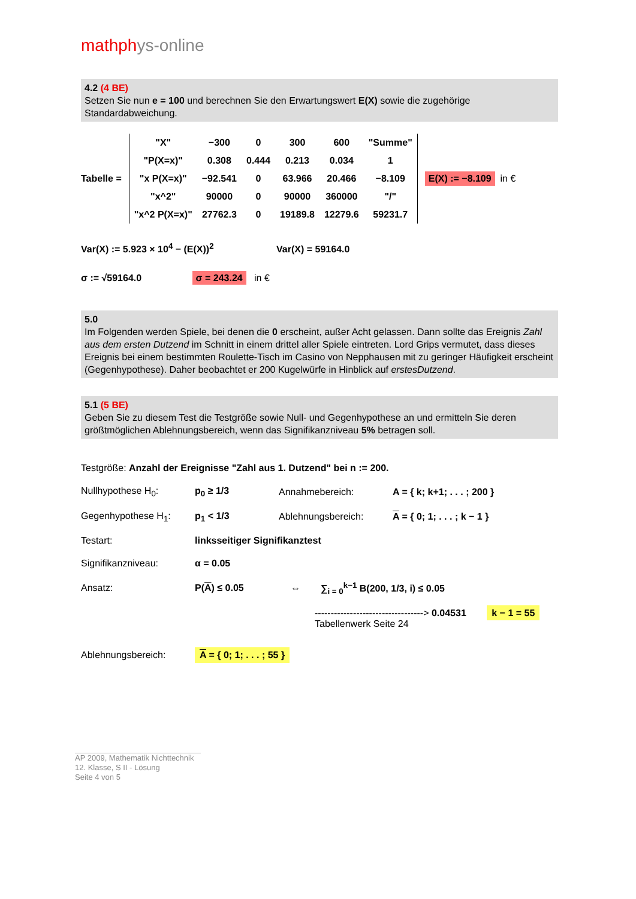mathphys-online
4.2 (4 BE)
Setzen Sie nun e = 100 und berechnen Sie den Erwartungswert E(X) sowie die zugehörige Standardabweichung.
Tabelle =
| "X" | −300 | 0 | 300 | 600 | "Summe" |
| "P(X=x)" | 0.308 | 0.444 | 0.213 | 0.034 | 1 |
| "x P(X=x)" | −92.541 | 0 | 63.966 | 20.466 | −8.109 |
| "x^2" | 90000 | 0 | 90000 | 360000 | "/" |
| "x^2 P(X=x)" | 27762.3 | 0 | 19189.8 | 12279.6 | 59231.7 |
E(X) := −8.109 in €
Var(X) := 5.923 × 10<sup>4</sup> − (E(X))<sup>2</sup> Var(X) = 59164.0
σ := √59164.0 σ = 243.24 in €
5.0
Im Folgenden werden Spiele, bei denen die 0 erscheint, außer Acht gelassen. Dann sollte das Ereignis Zahl aus dem ersten Dutzend im Schnitt in einem drittel aller Spiele eintreten. Lord Grips vermutet, dass dieses Ereignis bei einem bestimmten Roulette-Tisch im Casino von Nepphausen mit zu geringer Häufigkeit erscheint (Gegenhypothese). Daher beobachtet er 200 Kugelwürfe in Hinblick auf erstesDutzend.
5.1 (5 BE)
Geben Sie zu diesem Test die Testgröße sowie Null- und Gegenhypothese an und ermitteln Sie deren größtmöglichen Ablehnungsbereich, wenn das Signifikanzniveau 5% betragen soll.
Testgröße: Anzahl der Ereignisse "Zahl aus 1. Dutzend" bei n := 200.
Nullhypothese H<sub>0</sub>: p<sub>0</sub> ≥ 1/3 Annahmebereich: A = { k; k+1; . . . ; 200 }
Gegenhypothese H<sub>1</sub>: p<sub>1</sub> < 1/3 Ablehnungsbereich: A = { 0; 1; . . . ; k − 1 }
Testart: linksseitiger Signifikanztest
Signifikanzniveau: α = 0.05
Ansatz: P(A) ≤ 0.05 ⇔
∑<sub>i = 0</sub><sup>k−1</sup> B(200, 1/3, i) ≤ 0.05
----------------------------------> 0.04531 k − 1 = 55
Tabellenwerk Seite 24
Ablehnungsbereich:
A = { 0; 1; . . . ; 55 }
AP 2009, Mathematik Nichttechnik
12. Klasse, S II - Lösung
Seite 4 von 5